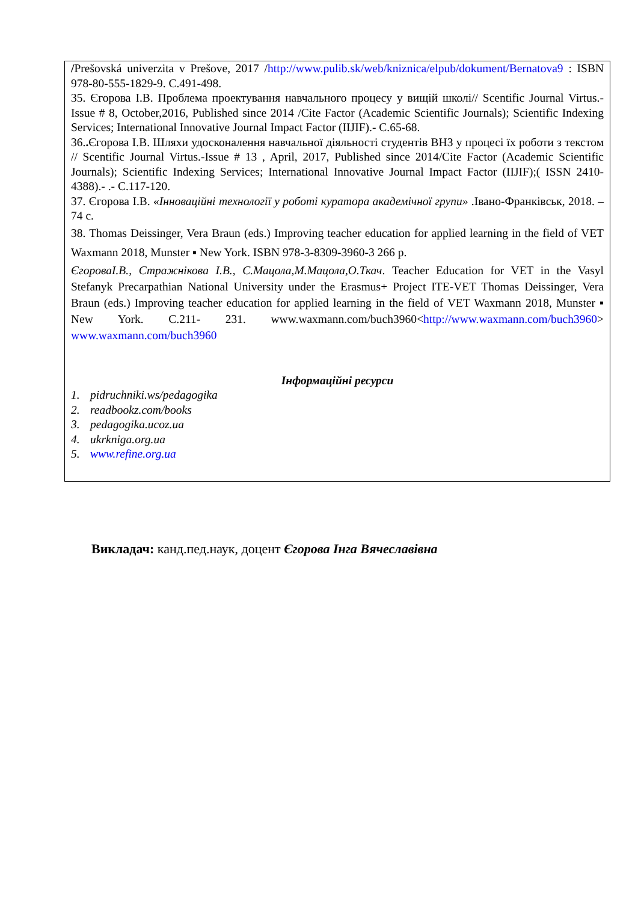/Prešovská univerzita v Prešove, 2017 /http://www.pulib.sk/web/kniznica/elpub/dokument/Bernatova9 : ISBN 978-80-555-1829-9. C.491-498.
35. Єгорова І.В. Проблема проектування навчального процесу у вищій школі// Scentific Journal Virtus.-Issue # 8, October,2016, Published since 2014 /Cite Factor (Academic Scientific Journals); Scientific Indexing Services; International Innovative Journal Impact Factor (IIJIF).- C.65-68.
36.. Єгорова І.В. Шляхи удосконалення навчальної діяльності студентів ВНЗ у процесі їх роботи з текстом // Scentific Journal Virtus.-Issue # 13 , April, 2017, Published since 2014/Cite Factor (Academic Scientific Journals); Scientific Indexing Services; International Innovative Journal Impact Factor (IIJIF);( ISSN 2410-4388).- .- C.117-120.
37. Єгорова І.В. «Інноваційні технології у роботі куратора академічної групи» .Івано-Франківськ, 2018. – 74 с.
38. Thomas Deissinger, Vera Braun (eds.) Improving teacher education for applied learning in the field of VET Waxmann 2018, Munster ▪ New York. ISBN 978-3-8309-3960-3 266 p.
ЄгороваІ.В., Стражнікова І.В., С.Мацола,М.Мацола,О.Ткач. Teacher Education for VET in the Vasyl Stefanyk Precarpathian National University under the Erasmus+ Project ITE-VET Thomas Deissinger, Vera Braun (eds.) Improving teacher education for applied learning in the field of VET Waxmann 2018, Munster ▪ New York. C.211- 231. www.waxmann.com/buch3960<http://www.waxmann.com/buch3960> www.waxmann.com/buch3960
Інформаційні ресурси
1. pidruchniki.ws/pedagogika
2. readbookz.com/books
3. pedagogika.ucoz.ua
4. ukrkniga.org.ua
5. www.refine.org.ua
Викладач: канд.пед.наук, доцент Єгорова Інга Вячеславівна